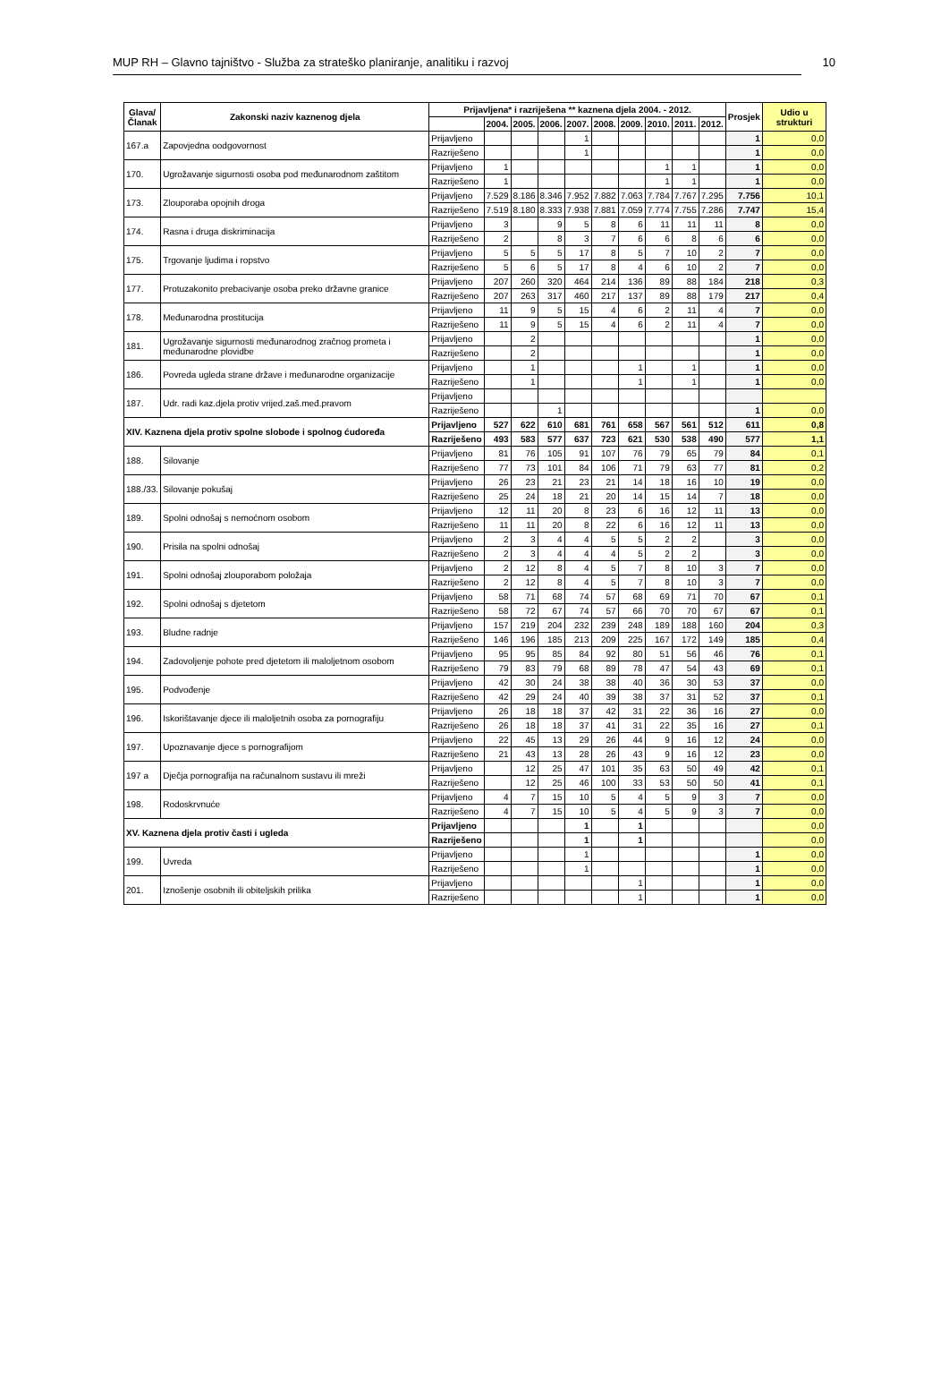MUP RH – Glavno tajništvo - Služba za strateško planiranje, analitiku i razvoj 10
| Glava/ Članak | Zakonski naziv kaznenog djela | Prijavljena* i razriješena ** kaznena djela 2004. - 2012. | | | | | | | | | | Prosjek | Udio u strukturi |
| --- | --- | --- | --- | --- | --- | --- | --- | --- | --- | --- | --- | --- | --- |
| | | | 2004. | 2005. | 2006. | 2007. | 2008. | 2009. | 2010. | 2011. | 2012. | | |
| 167.a | Zapovjedna oodgovornost | Prijavljeno | | | | 1 | | | | | | 1 | 0,0 |
| | | Razriješeno | | | | 1 | | | | | | 1 | 0,0 |
| 170. | Ugrožavanje sigurnosti osoba pod međunarodnom zaštitom | Prijavljeno | 1 | | | | | | 1 | 1 | | 1 | 0,0 |
| | | Razriješeno | 1 | | | | | | 1 | 1 | | 1 | 0,0 |
| 173. | Zlouporaba opojnih droga | Prijavljeno | 7.529 | 8.186 | 8.346 | 7.952 | 7.882 | 7.063 | 7.784 | 7.767 | 7.295 | 7.756 | 10,1 |
| | | Razriješeno | 7.519 | 8.180 | 8.333 | 7.938 | 7.881 | 7.059 | 7.774 | 7.755 | 7.286 | 7.747 | 15,4 |
| 174. | Rasna i druga diskriminacija | Prijavljeno | 3 | | 9 | 5 | 8 | 6 | 11 | 11 | 11 | 8 | 0,0 |
| | | Razriješeno | 2 | | 8 | 3 | 7 | 6 | 6 | 8 | 6 | 6 | 0,0 |
| 175. | Trgovanje ljudima i ropstvo | Prijavljeno | 5 | 5 | 5 | 17 | 8 | 5 | 7 | 10 | 2 | 7 | 0,0 |
| | | Razriješeno | 5 | 6 | 5 | 17 | 8 | 4 | 6 | 10 | 2 | 7 | 0,0 |
| 177. | Protuzakonito prebacivanje osoba preko državne granice | Prijavljeno | 207 | 260 | 320 | 464 | 214 | 136 | 89 | 88 | 184 | 218 | 0,3 |
| | | Razriješeno | 207 | 263 | 317 | 460 | 217 | 137 | 89 | 88 | 179 | 217 | 0,4 |
| 178. | Međunarodna prostitucija | Prijavljeno | 11 | 9 | 5 | 15 | 4 | 6 | 2 | 11 | 4 | 7 | 0,0 |
| | | Razriješeno | 11 | 9 | 5 | 15 | 4 | 6 | 2 | 11 | 4 | 7 | 0,0 |
| 181. | Ugrožavanje sigurnosti međunarodnog zračnog prometa i međunarodne plovidbe | Prijavljeno | | 2 | | | | | | | | 1 | 0,0 |
| | | Razriješeno | | 2 | | | | | | | | 1 | 0,0 |
| 186. | Povreda ugleda strane države i međunarodne organizacije | Prijavljeno | | 1 | | | | 1 | | 1 | | 1 | 0,0 |
| | | Razriješeno | | 1 | | | | 1 | | 1 | | 1 | 0,0 |
| 187. | Udr. radi kaz.djela protiv vrijed.zaš.međ.pravom | Prijavljeno | | | | | | | | | | | |
| | | Razriješeno | | | 1 | | | | | | | 1 | 0,0 |
| XIV. Kaznena djela protiv spolne slobode i spolnog ćudoređa | | Prijavljeno | 527 | 622 | 610 | 681 | 761 | 658 | 567 | 561 | 512 | 611 | 0,8 |
| | | Razriješeno | 493 | 583 | 577 | 637 | 723 | 621 | 530 | 538 | 490 | 577 | 1,1 |
| 188. | Silovanje | Prijavljeno | 81 | 76 | 105 | 91 | 107 | 76 | 79 | 65 | 79 | 84 | 0,1 |
| | | Razriješeno | 77 | 73 | 101 | 84 | 106 | 71 | 79 | 63 | 77 | 81 | 0,2 |
| 188./33. | Silovanje pokušaj | Prijavljeno | 26 | 23 | 21 | 23 | 21 | 14 | 18 | 16 | 10 | 19 | 0,0 |
| | | Razriješeno | 25 | 24 | 18 | 21 | 20 | 14 | 15 | 14 | 7 | 18 | 0,0 |
| 189. | Spolni odnošaj s nemoćnom osobom | Prijavljeno | 12 | 11 | 20 | 8 | 23 | 6 | 16 | 12 | 11 | 13 | 0,0 |
| | | Razriješeno | 11 | 11 | 20 | 8 | 22 | 6 | 16 | 12 | 11 | 13 | 0,0 |
| 190. | Prisila na spolni odnošaj | Prijavljeno | 2 | 3 | 4 | 4 | 5 | 5 | 2 | 2 | | 3 | 0,0 |
| | | Razriješeno | 2 | 3 | 4 | 4 | 4 | 5 | 2 | 2 | | 3 | 0,0 |
| 191. | Spolni odnošaj zlouporabom položaja | Prijavljeno | 2 | 12 | 8 | 4 | 5 | 7 | 8 | 10 | 3 | 7 | 0,0 |
| | | Razriješeno | 2 | 12 | 8 | 4 | 5 | 7 | 8 | 10 | 3 | 7 | 0,0 |
| 192. | Spolni odnošaj s djetetom | Prijavljeno | 58 | 71 | 68 | 74 | 57 | 68 | 69 | 71 | 70 | 67 | 0,1 |
| | | Razriješeno | 58 | 72 | 67 | 74 | 57 | 66 | 70 | 70 | 67 | 67 | 0,1 |
| 193. | Bludne radnje | Prijavljeno | 157 | 219 | 204 | 232 | 239 | 248 | 189 | 188 | 160 | 204 | 0,3 |
| | | Razriješeno | 146 | 196 | 185 | 213 | 209 | 225 | 167 | 172 | 149 | 185 | 0,4 |
| 194. | Zadovoljenje pohote pred djetetom ili maloljetnom osobom | Prijavljeno | 95 | 95 | 85 | 84 | 92 | 80 | 51 | 56 | 46 | 76 | 0,1 |
| | | Razriješeno | 79 | 83 | 79 | 68 | 89 | 78 | 47 | 54 | 43 | 69 | 0,1 |
| 195. | Podvođenje | Prijavljeno | 42 | 30 | 24 | 38 | 38 | 40 | 36 | 30 | 53 | 37 | 0,0 |
| | | Razriješeno | 42 | 29 | 24 | 40 | 39 | 38 | 37 | 31 | 52 | 37 | 0,1 |
| 196. | Iskorištavanje djece ili maloljetnih osoba za pornografiju | Prijavljeno | 26 | 18 | 18 | 37 | 42 | 31 | 22 | 36 | 16 | 27 | 0,0 |
| | | Razriješeno | 26 | 18 | 18 | 37 | 41 | 31 | 22 | 35 | 16 | 27 | 0,1 |
| 197. | Upoznavanje djece s pornografijom | Prijavljeno | 22 | 45 | 13 | 29 | 26 | 44 | 9 | 16 | 12 | 24 | 0,0 |
| | | Razriješeno | 21 | 43 | 13 | 28 | 26 | 43 | 9 | 16 | 12 | 23 | 0,0 |
| 197 a | Dječja pornografija na računalnom sustavu ili mreži | Prijavljeno | | 12 | 25 | 47 | 101 | 35 | 63 | 50 | 49 | 42 | 0,1 |
| | | Razriješeno | | 12 | 25 | 46 | 100 | 33 | 53 | 50 | 50 | 41 | 0,1 |
| 198. | Rodoskrvnuće | Prijavljeno | 4 | 7 | 15 | 10 | 5 | 4 | 5 | 9 | 3 | 7 | 0,0 |
| | | Razriješeno | 4 | 7 | 15 | 10 | 5 | 4 | 5 | 9 | 3 | 7 | 0,0 |
| XV. Kaznena djela protiv časti i ugleda | | Prijavljeno | | | | 1 | | 1 | | | | | 0,0 |
| | | Razriješeno | | | | 1 | | 1 | | | | | 0,0 |
| 199. | Uvreda | Prijavljeno | | | | 1 | | | | | | 1 | 0,0 |
| | | Razriješeno | | | | 1 | | | | | | 1 | 0,0 |
| 201. | Iznošenje osobnih ili obiteljskih prilika | Prijavljeno | | | | | | 1 | | | | 1 | 0,0 |
| | | Razriješeno | | | | | | 1 | | | | 1 | 0,0 |